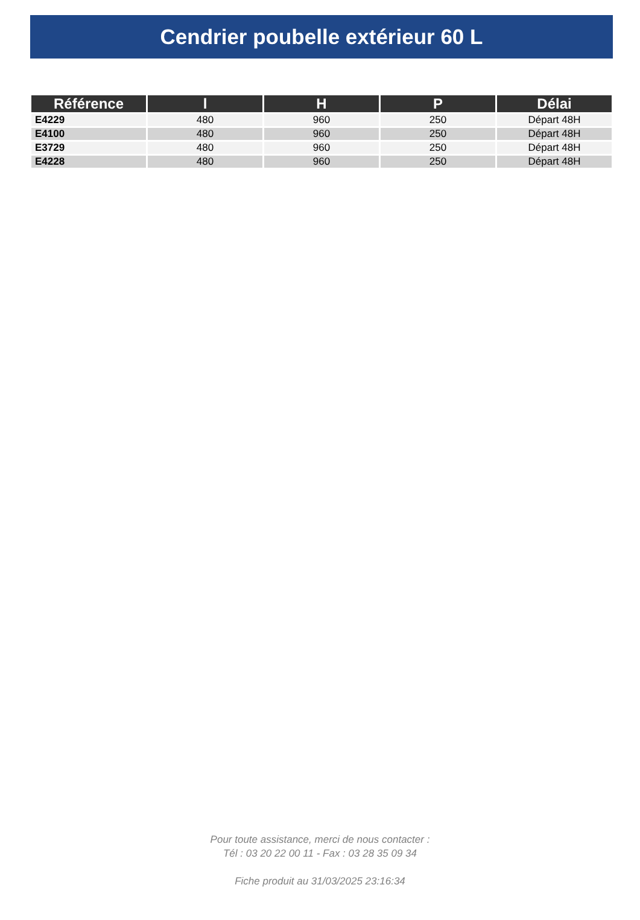Cendrier poubelle extérieur 60 L
| Référence | l | H | P | Délai |
| --- | --- | --- | --- | --- |
| E4229 | 480 | 960 | 250 | Départ 48H |
| E4100 | 480 | 960 | 250 | Départ 48H |
| E3729 | 480 | 960 | 250 | Départ 48H |
| E4228 | 480 | 960 | 250 | Départ 48H |
Pour toute assistance, merci de nous contacter :
Tél : 03 20 22 00 11 - Fax : 03 28 35 09 34
Fiche produit au 31/03/2025 23:16:34